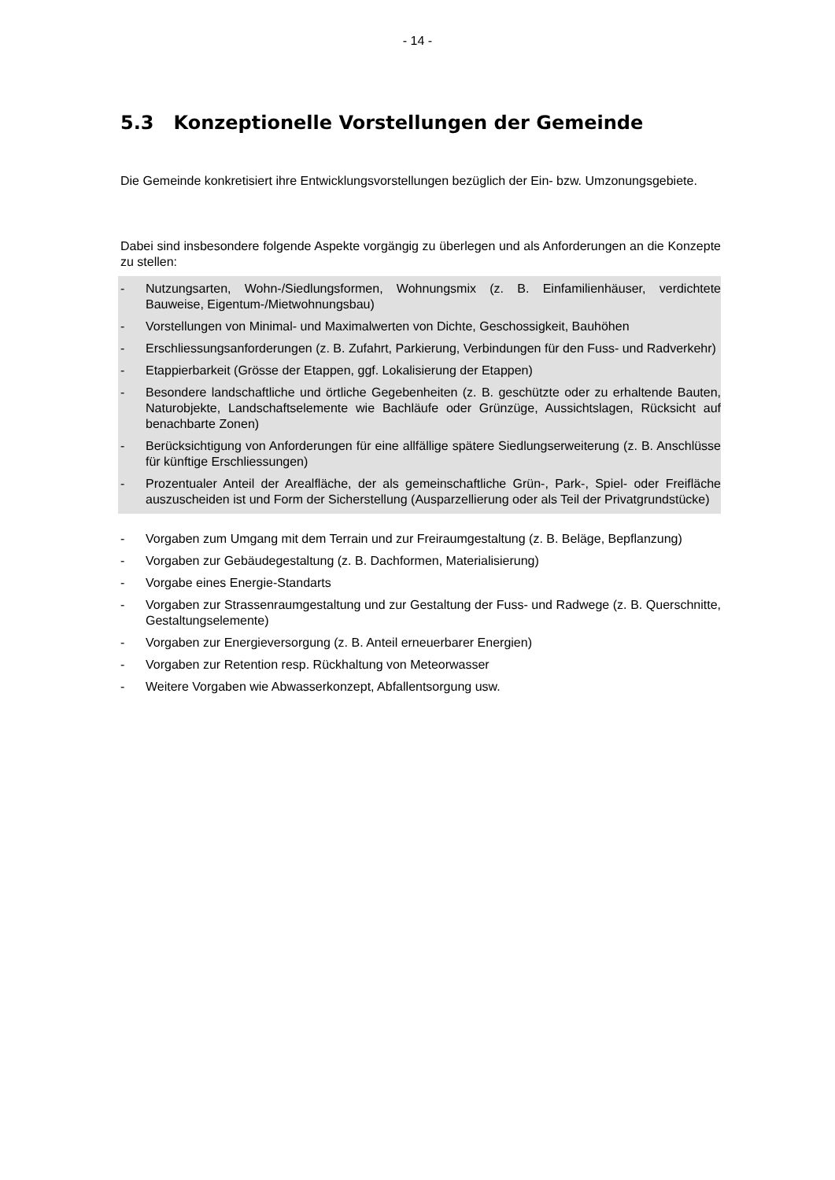- 14 -
5.3 Konzeptionelle Vorstellungen der Gemeinde
Die Gemeinde konkretisiert ihre Entwicklungsvorstellungen bezüglich der Ein- bzw. Umzonungsgebiete.
Dabei sind insbesondere folgende Aspekte vorgängig zu überlegen und als Anforderungen an die Konzepte zu stellen:
- Nutzungsarten, Wohn-/Siedlungsformen, Wohnungsmix (z. B. Einfamilienhäuser, verdichtete Bauweise, Eigentum-/Mietwohnungsbau)
- Vorstellungen von Minimal- und Maximalwerten von Dichte, Geschossigkeit, Bauhöhen
- Erschliessungsanforderungen (z. B. Zufahrt, Parkierung, Verbindungen für den Fuss- und Radverkehr)
- Etappierbarkeit (Grösse der Etappen, ggf. Lokalisierung der Etappen)
- Besondere landschaftliche und örtliche Gegebenheiten (z. B. geschützte oder zu erhaltende Bauten, Naturobjekte, Landschaftselemente wie Bachläufe oder Grünzüge, Aussichtslagen, Rücksicht auf benachbarte Zonen)
- Berücksichtigung von Anforderungen für eine allfällige spätere Siedlungserweiterung (z. B. Anschlüsse für künftige Erschliessungen)
- Prozentualer Anteil der Arealfläche, der als gemeinschaftliche Grün-, Park-, Spiel- oder Freifläche auszuscheiden ist und Form der Sicherstellung (Ausparzellierung oder als Teil der Privatgrundstücke)
- Vorgaben zum Umgang mit dem Terrain und zur Freiraumgestaltung (z. B. Beläge, Bepflanzung)
- Vorgaben zur Gebäudegestaltung (z. B. Dachformen, Materialisierung)
- Vorgabe eines Energie-Standarts
- Vorgaben zur Strassenraumgestaltung und zur Gestaltung der Fuss- und Radwege (z. B. Querschnitte, Gestaltungselemente)
- Vorgaben zur Energieversorgung (z. B. Anteil erneuerbarer Energien)
- Vorgaben zur Retention resp. Rückhaltung von Meteorwasser
- Weitere Vorgaben wie Abwasserkonzept, Abfallentsorgung usw.